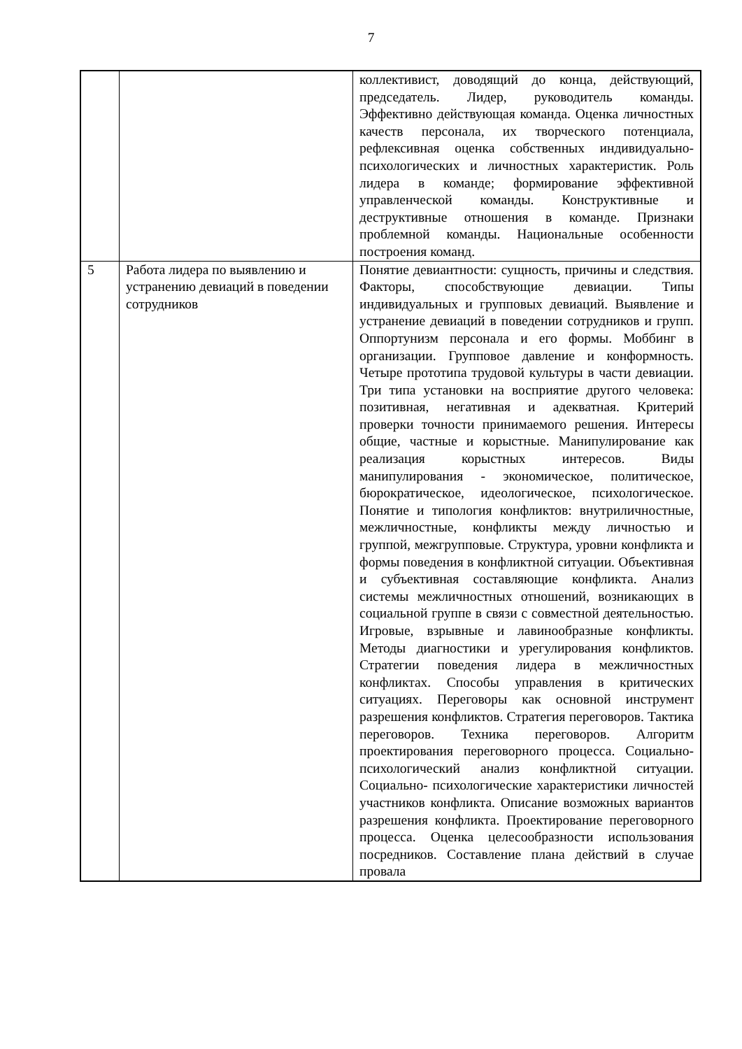7
| | | коллективист, доводящий до конца, действующий, председатель. Лидер, руководитель команды. Эффективно действующая команда. Оценка личностных качеств персонала, их творческого потенциала, рефлексивная оценка собственных индивидуально-психологических и личностных характеристик. Роль лидера в команде; формирование эффективной управленческой команды. Конструктивные и деструктивные отношения в команде. Признаки проблемной команды. Национальные особенности построения команд. |
| 5 | Работа лидера по выявлению и устранению девиаций в поведении сотрудников | Понятие девиантности: сущность, причины и следствия. Факторы, способствующие девиации. Типы индивидуальных и групповых девиаций. Выявление и устранение девиаций в поведении сотрудников и групп. Оппортунизм персонала и его формы. Моббинг в организации. Групповое давление и конформность. Четыре прототипа трудовой культуры в части девиации. Три типа установки на восприятие другого человека: позитивная, негативная и адекватная. Критерий проверки точности принимаемого решения. Интересы общие, частные и корыстные. Манипулирование как реализация корыстных интересов. Виды манипулирования - экономическое, политическое, бюрократическое, идеологическое, психологическое. Понятие и типология конфликтов: внутриличностные, межличностные, конфликты между личностью и группой, межгрупповые. Структура, уровни конфликта и формы поведения в конфликтной ситуации. Объективная и субъективная составляющие конфликта. Анализ системы межличностных отношений, возникающих в социальной группе в связи с совместной деятельностью. Игровые, взрывные и лавинообразные конфликты. Методы диагностики и урегулирования конфликтов. Стратегии поведения лидера в межличностных конфликтах. Способы управления в критических ситуациях. Переговоры как основной инструмент разрешения конфликтов. Стратегия переговоров. Тактика переговоров. Техника переговоров. Алгоритм проектирования переговорного процесса. Социально-психологический анализ конфликтной ситуации. Социально- психологические характеристики личностей участников конфликта. Описание возможных вариантов разрешения конфликта. Проектирование переговорного процесса. Оценка целесообразности использования посредников. Составление плана действий в случае провала |